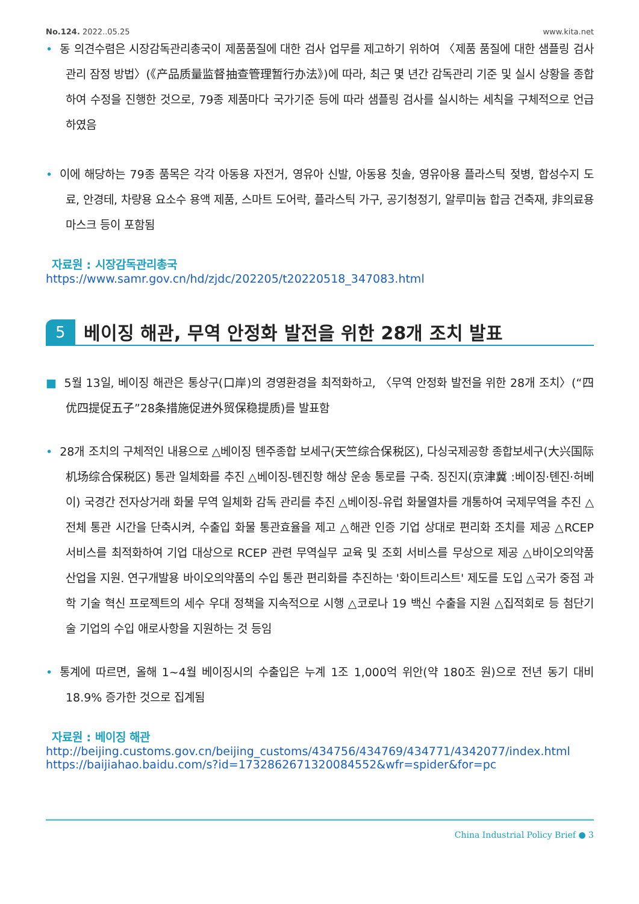No.124. 2022..05.25 www.kita.net
• 동 의견수렴은 시장감독관리총국이 제품품질에 대한 검사 업무를 제고하기 위하여 〈제품 품질에 대한 샘플링 검사 관리 잠정 방법〉(《产品质量监督抽查管理暂行办法》)에 따라, 최근 몇 년간 감독관리 기준 및 실시 상황을 종합하여 수정을 진행한 것으로, 79종 제품마다 국가기준 등에 따라 샘플링 검사를 실시하는 세칙을 구체적으로 언급하였음
• 이에 해당하는 79종 품목은 각각 아동용 자전거, 영유아 신발, 아동용 칫솔, 영유아용 플라스틱 젖병, 합성수지 도료, 안경테, 차량용 요소수 용액 제품, 스마트 도어락, 플라스틱 가구, 공기청정기, 알루미늄 합금 건축재, 非의료용 마스크 등이 포함됨
자료원 : 시장감독관리총국
https://www.samr.gov.cn/hd/zjdc/202205/t20220518_347083.html
5 베이징 해관, 무역 안정화 발전을 위한 28개 조치 발표
■ 5월 13일, 베이징 해관은 통상구(口岸)의 경영환경을 최적화하고, 〈무역 안정화 발전을 위한 28개 조치〉(“四优四提促五子”28条措施促进外贸保稳提质)를 발표함
• 28개 조치의 구체적인 내용으로 △베이징 톈주종합 보세구(天竺综合保税区), 다싱국제공항 종합보세구(大兴国际机场综合保税区) 통관 일체화를 추진 △베이징-톈진항 해상 운송 통로를 구축. 징진지(京津冀 :베이징·톈진·허베이) 국경간 전자상거래 화물 무역 일체화 감독 관리를 추진 △베이징-유럽 화물열차를 개통하여 국제무역을 추진 △전체 통관 시간을 단축시켜, 수출입 화물 통관효율을 제고 △해관 인증 기업 상대로 편리화 조치를 제공 △RCEP 서비스를 최적화하여 기업 대상으로 RCEP 관련 무역실무 교육 및 조회 서비스를 무상으로 제공 △바이오의약품 산업을 지원. 연구개발용 바이오의약품의 수입 통관 편리화를 추진하는 '화이트리스트' 제도를 도입 △국가 중점 과학 기술 혁신 프로젝트의 세수 우대 정책을 지속적으로 시행 △코로나 19 백신 수출을 지원 △집적회로 등 첨단기술 기업의 수입 애로사항을 지원하는 것 등임
• 통계에 따르면, 올해 1~4월 베이징시의 수출입은 누계 1조 1,000억 위안(약 180조 원)으로 전년 동기 대비 18.9% 증가한 것으로 집계됨
자료원 : 베이징 해관
http://beijing.customs.gov.cn/beijing_customs/434756/434769/434771/4342077/index.html
https://baijiahao.baidu.com/s?id=1732862671320084552&wfr=spider&for=pc
China Industrial Policy Brief ● 3